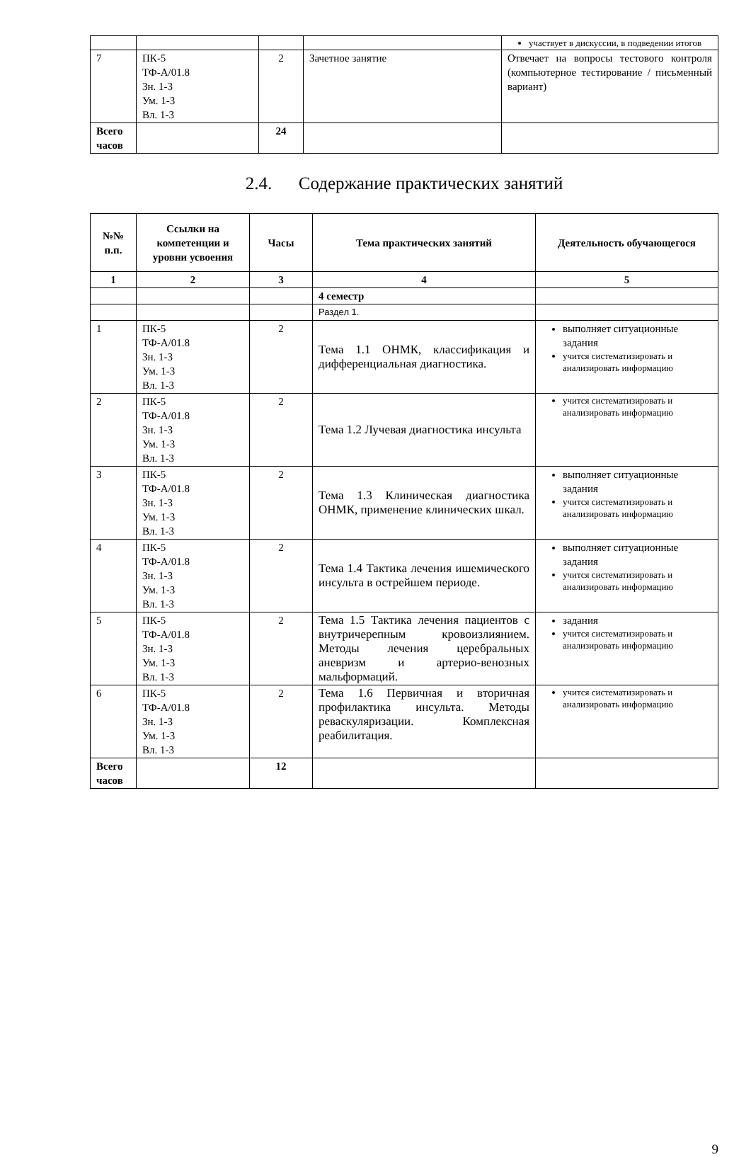| | | | | участвует в дискуссии, в подведении итогов |
| 7 | ПК-5 ТФ-А/01.8 Зн. 1-3 Ум. 1-3 Вл. 1-3 | 2 | Зачетное занятие | Отвечает на вопросы тестового контроля (компьютерное тестирование / письменный вариант) |
| Всего часов | | 24 | | |
2.4. Содержание практических занятий
| №№ п.п. | Ссылки на компетенции и уровни усвоения | Часы | Тема практических занятий | Деятельность обучающегося |
| --- | --- | --- | --- | --- |
| 1 | 2 | 3 | 4 | 5 |
| | | | 4 семестр | |
| | | | Раздел 1. | |
| 1 | ПК-5 ТФ-А/01.8 Зн. 1-3 Ум. 1-3 Вл. 1-3 | 2 | Тема 1.1 ОНМК, классификация и дифференциальная диагностика. | выполняет ситуационные задания учится систематизировать и анализировать информацию |
| 2 | ПК-5 ТФ-А/01.8 Зн. 1-3 Ум. 1-3 Вл. 1-3 | 2 | Тема 1.2 Лучевая диагностика инсульта | учится систематизировать и анализировать информацию |
| 3 | ПК-5 ТФ-А/01.8 Зн. 1-3 Ум. 1-3 Вл. 1-3 | 2 | Тема 1.3 Клиническая диагностика ОНМК, применение клинических шкал. | выполняет ситуационные задания учится систематизировать и анализировать информацию |
| 4 | ПК-5 ТФ-А/01.8 Зн. 1-3 Ум. 1-3 Вл. 1-3 | 2 | Тема 1.4 Тактика лечения ишемического инсульта в острейшем периоде. | выполняет ситуационные задания учится систематизировать и анализировать информацию |
| 5 | ПК-5 ТФ-А/01.8 Зн. 1-3 Ум. 1-3 Вл. 1-3 | 2 | Тема 1.5 Тактика лечения пациентов с внутричерепным кровоизлиянием. Методы лечения церебральных аневризм и артерио-венозных мальформаций. | задания учится систематизировать и анализировать информацию |
| 6 | ПК-5 ТФ-А/01.8 Зн. 1-3 Ум. 1-3 Вл. 1-3 | 2 | Тема 1.6 Первичная и вторичная профилактика инсульта. Методы реваскуляризации. Комплексная реабилитация. | учится систематизировать и анализировать информацию |
| Всего часов | | 12 | | |
9